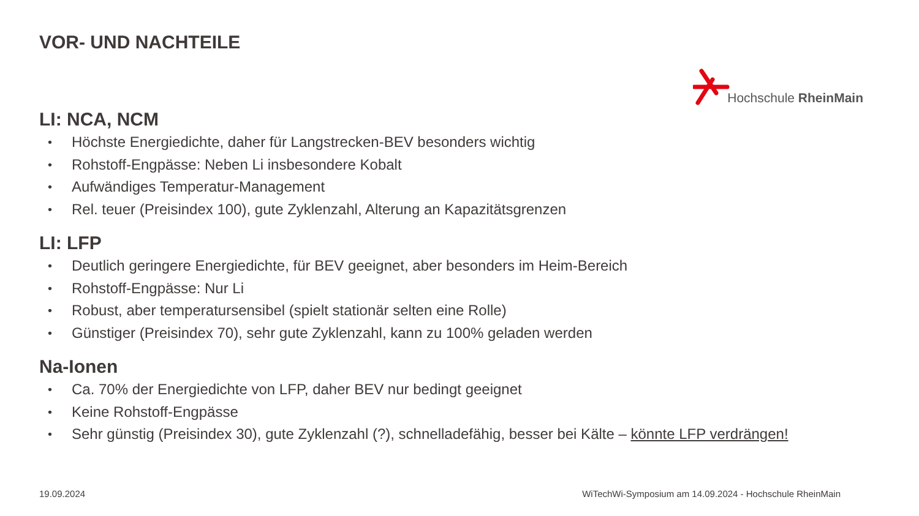VOR- UND NACHTEILE
Hochschule RheinMain
LI: NCA, NCM
• Höchste Energiedichte, daher für Langstrecken-BEV besonders wichtig
• Rohstoff-Engpässe: Neben Li insbesondere Kobalt
• Aufwändiges Temperatur-Management
• Rel. teuer (Preisindex 100), gute Zyklenzahl, Alterung an Kapazitätsgrenzen
LI: LFP
• Deutlich geringere Energiedichte, für BEV geeignet, aber besonders im Heim-Bereich
• Rohstoff-Engpässe: Nur Li
• Robust, aber temperatursensibel (spielt stationär selten eine Rolle)
• Günstiger (Preisindex 70), sehr gute Zyklenzahl, kann zu 100% geladen werden
Na-Ionen
• Ca. 70% der Energiedichte von LFP, daher BEV nur bedingt geeignet
• Keine Rohstoff-Engpässe
• Sehr günstig (Preisindex 30), gute Zyklenzahl (?), schnelladefähig, besser bei Kälte – könnte LFP verdrängen!
19.09.2024 WiTechWi-Symposium am 14.09.2024 - Hochschule RheinMain